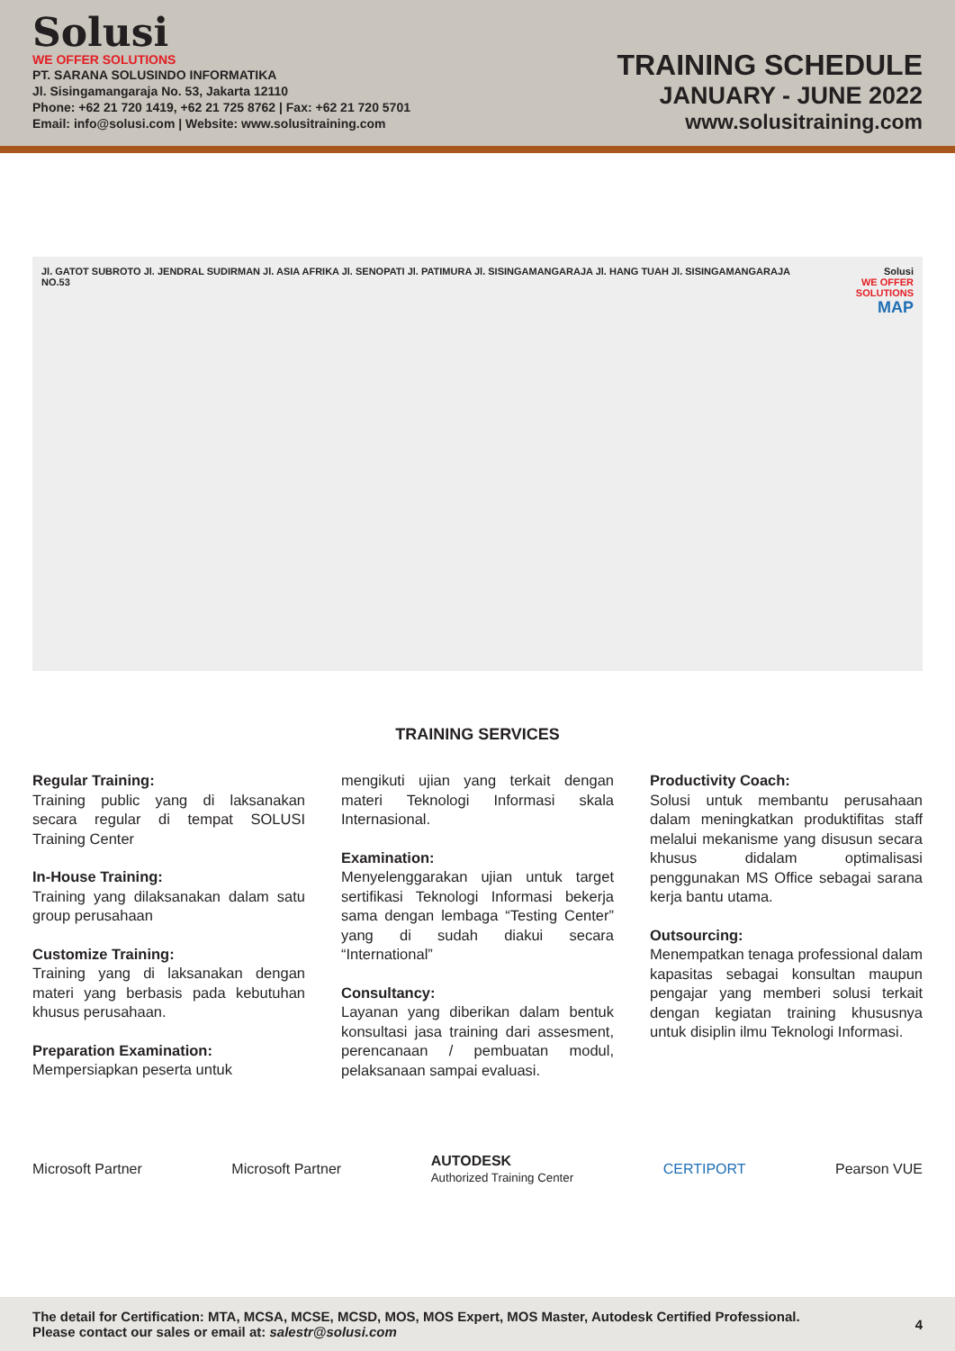Solusi
WE OFFER SOLUTIONS
PT. SARANA SOLUSINDO INFORMATIKA
Jl. Sisingamangaraja No. 53, Jakarta 12110
Phone: +62 21 720 1419, +62 21 725 8762 | Fax: +62 21 720 5701
Email: info@solusi.com | Website: www.solusitraining.com
TRAINING SCHEDULE
JANUARY - JUNE 2022
www.solusitraining.com
Jl. GATOT SUBROTO Jl. JENDRAL SUDIRMAN Jl. ASIA AFRIKA Jl. SENOPATI Jl. PATIMURA Jl. SISINGAMANGARAJA Jl. HANG TUAH Jl. SISINGAMANGARAJA NO.53
Solusi
WE OFFER SOLUTIONS
MAP
TRAINING SERVICES
Regular Training:
Training public yang di laksanakan secara regular di tempat SOLUSI Training Center
In-House Training:
Training yang dilaksanakan dalam satu group perusahaan
Customize Training:
Training yang di laksanakan dengan materi yang berbasis pada kebutuhan khusus perusahaan.
Preparation Examination:
Mempersiapkan peserta untuk
mengikuti ujian yang terkait dengan materi Teknologi Informasi skala Internasional.
Examination:
Menyelenggarakan ujian untuk target sertifikasi Teknologi Informasi bekerja sama dengan lembaga “Testing Center” yang di sudah diakui secara “International”
Consultancy:
Layanan yang diberikan dalam bentuk konsultasi jasa training dari assesment, perencanaan / pembuatan modul, pelaksanaan sampai evaluasi.
Productivity Coach:
Solusi untuk membantu perusahaan dalam meningkatkan produktifitas staff melalui mekanisme yang disusun secara khusus didalam optimalisasi penggunakan MS Office sebagai sarana kerja bantu utama.
Outsourcing:
Menempatkan tenaga professional dalam kapasitas sebagai konsultan maupun pengajar yang memberi solusi terkait dengan kegiatan training khususnya untuk disiplin ilmu Teknologi Informasi.
Microsoft Partner Microsoft Partner
AUTODESK
Authorized Training Center
CERTIPORT Pearson VUE
The detail for Certification: MTA, MCSA, MCSE, MCSD, MOS, MOS Expert, MOS Master, Autodesk Certified Professional.
Please contact our sales or email at: salestr@solusi.com
4